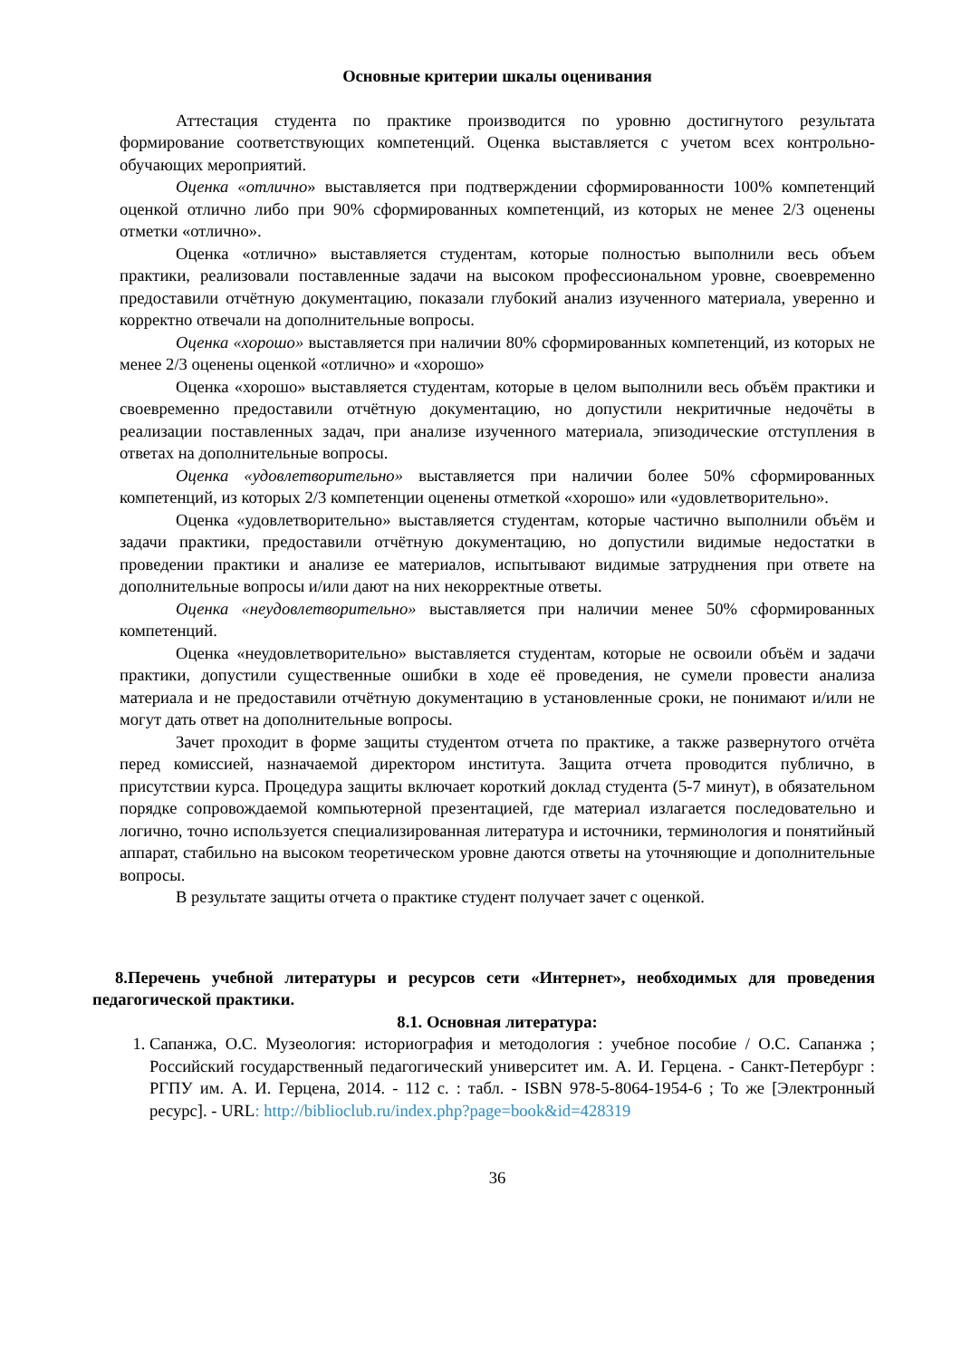Основные критерии шкалы оценивания
Аттестация студента по практике производится по уровню достигнутого результата формирование соответствующих компетенций. Оценка выставляется с учетом всех контрольно-обучающих мероприятий.
Оценка «отлично» выставляется при подтверждении сформированности 100% компетенций оценкой отлично либо при 90% сформированных компетенций, из которых не менее 2/3 оценены отметки «отлично».
Оценка «отлично» выставляется студентам, которые полностью выполнили весь объем практики, реализовали поставленные задачи на высоком профессиональном уровне, своевременно предоставили отчётную документацию, показали глубокий анализ изученного материала, уверенно и корректно отвечали на дополнительные вопросы.
Оценка «хорошо» выставляется при наличии 80% сформированных компетенций, из которых не менее 2/3 оценены оценкой «отлично» и «хорошо»
Оценка «хорошо» выставляется студентам, которые в целом выполнили весь объём практики и своевременно предоставили отчётную документацию, но допустили некритичные недочёты в реализации поставленных задач, при анализе изученного материала, эпизодические отступления в ответах на дополнительные вопросы.
Оценка «удовлетворительно» выставляется при наличии более 50% сформированных компетенций, из которых 2/3 компетенции оценены отметкой «хорошо» или «удовлетворительно».
Оценка «удовлетворительно» выставляется студентам, которые частично выполнили объём и задачи практики, предоставили отчётную документацию, но допустили видимые недостатки в проведении практики и анализе ее материалов, испытывают видимые затруднения при ответе на дополнительные вопросы и/или дают на них некорректные ответы.
Оценка «неудовлетворительно» выставляется при наличии менее 50% сформированных компетенций.
Оценка «неудовлетворительно» выставляется студентам, которые не освоили объём и задачи практики, допустили существенные ошибки в ходе её проведения, не сумели провести анализа материала и не предоставили отчётную документацию в установленные сроки, не понимают и/или не могут дать ответ на дополнительные вопросы.
Зачет проходит в форме защиты студентом отчета по практике, а также развернутого отчёта перед комиссией, назначаемой директором института. Защита отчета проводится публично, в присутствии курса. Процедура защиты включает короткий доклад студента (5-7 минут), в обязательном порядке сопровождаемой компьютерной презентацией, где материал излагается последовательно и логично, точно используется специализированная литература и источники, терминология и понятийный аппарат, стабильно на высоком теоретическом уровне даются ответы на уточняющие и дополнительные вопросы.
В результате защиты отчета о практике студент получает зачет с оценкой.
8.Перечень учебной литературы и ресурсов сети «Интернет», необходимых для проведения педагогической практики.
8.1. Основная литература:
1. Сапанжа, О.С. Музеология: историография и методология : учебное пособие / О.С. Сапанжа ; Российский государственный педагогический университет им. А. И. Герцена. - Санкт-Петербург : РГПУ им. А. И. Герцена, 2014. - 112 с. : табл. - ISBN 978-5-8064-1954-6 ; То же [Электронный ресурс]. - URL: http://biblioclub.ru/index.php?page=book&id=428319
36